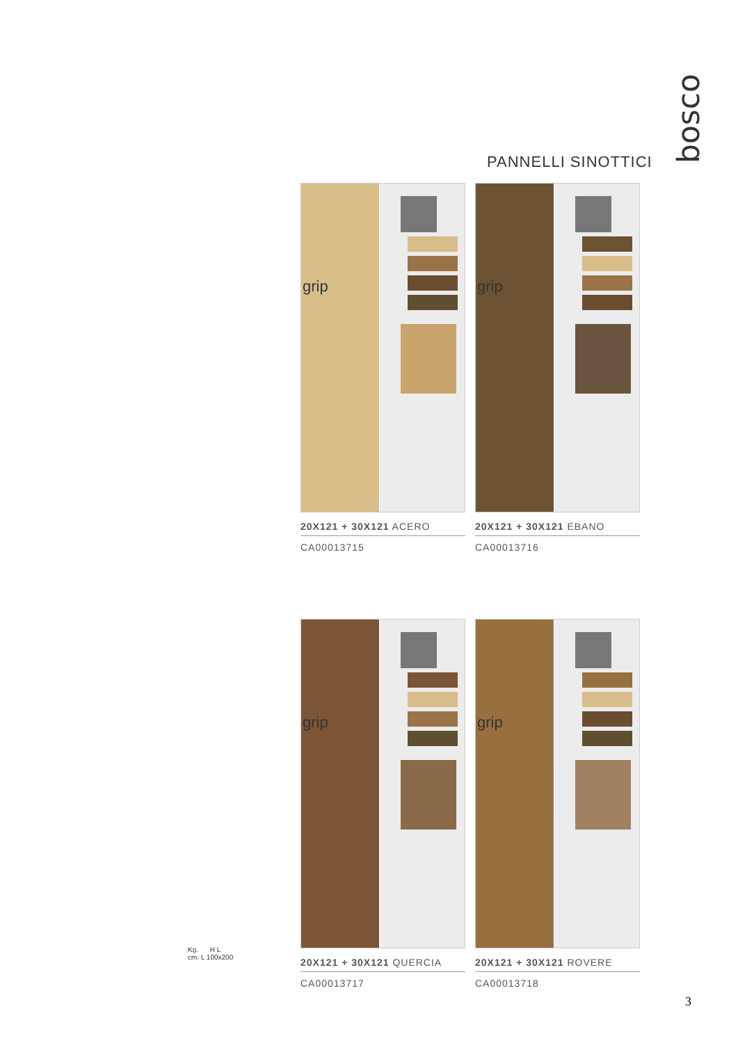bosco
PANNELLI SINOTTICI
grip
20X121 + 30X121 ACERO
CA00013715
grip
20X121 + 30X121 EBANO
CA00013716
grip
20X121 + 30X121 QUERCIA
CA00013717
grip
20X121 + 30X121 ROVERE
CA00013718
Kg. H L
cm. L 100x200
3